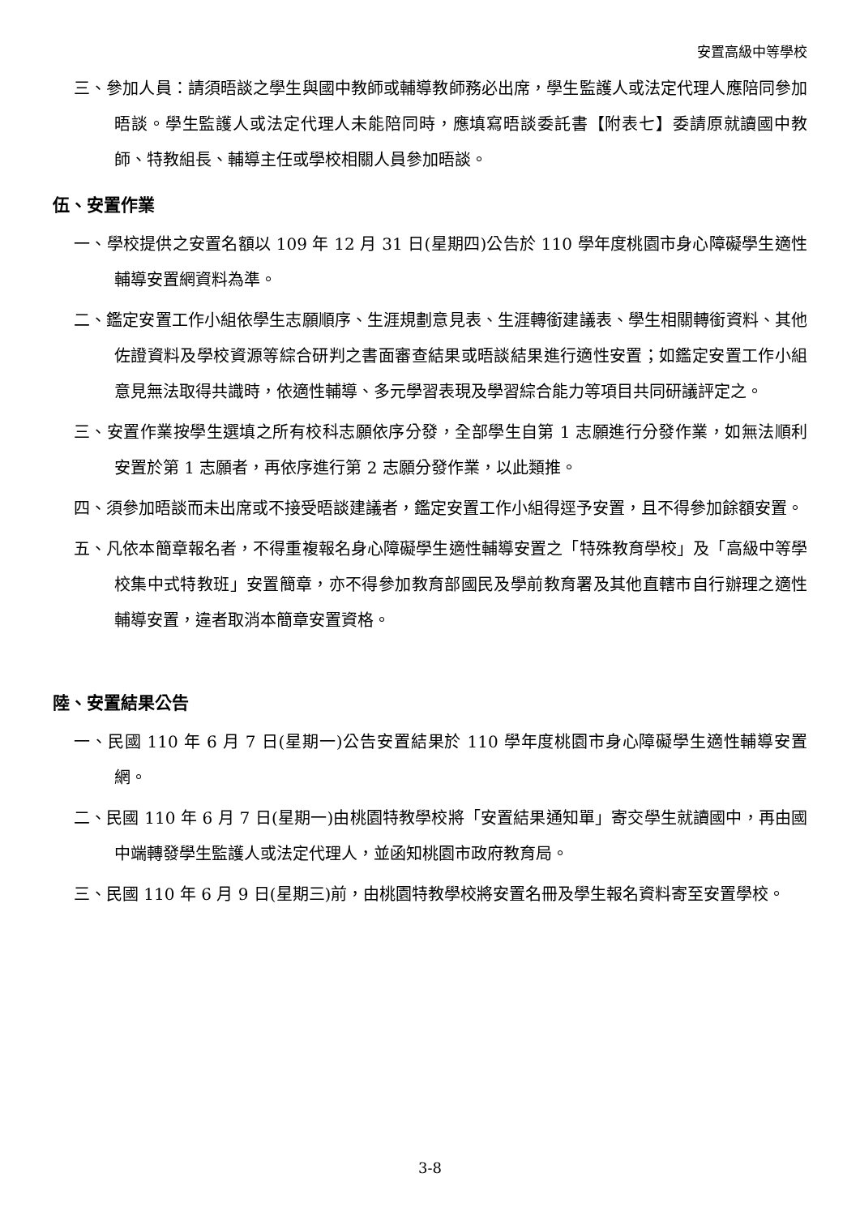安置高級中等學校
三、參加人員：請須晤談之學生與國中教師或輔導教師務必出席，學生監護人或法定代理人應陪同參加晤談。學生監護人或法定代理人未能陪同時，應填寫晤談委託書【附表七】委請原就讀國中教師、特教組長、輔導主任或學校相關人員參加晤談。
伍、安置作業
一、學校提供之安置名額以 109 年 12 月 31 日(星期四)公告於 110 學年度桃園市身心障礙學生適性輔導安置網資料為準。
二、鑑定安置工作小組依學生志願順序、生涯規劃意見表、生涯轉銜建議表、學生相關轉銜資料、其他佐證資料及學校資源等綜合研判之書面審查結果或晤談結果進行適性安置；如鑑定安置工作小組意見無法取得共識時，依適性輔導、多元學習表現及學習綜合能力等項目共同研議評定之。
三、安置作業按學生選填之所有校科志願依序分發，全部學生自第 1 志願進行分發作業，如無法順利安置於第 1 志願者，再依序進行第 2 志願分發作業，以此類推。
四、須參加晤談而未出席或不接受晤談建議者，鑑定安置工作小組得逕予安置，且不得參加餘額安置。
五、凡依本簡章報名者，不得重複報名身心障礙學生適性輔導安置之「特殊教育學校」及「高級中等學校集中式特教班」安置簡章，亦不得參加教育部國民及學前教育署及其他直轄市自行辦理之適性輔導安置，違者取消本簡章安置資格。
陸、安置結果公告
一、民國 110 年 6 月 7 日(星期一)公告安置結果於 110 學年度桃園市身心障礙學生適性輔導安置網。
二、民國 110 年 6 月 7 日(星期一)由桃園特教學校將「安置結果通知單」寄交學生就讀國中，再由國中端轉發學生監護人或法定代理人，並函知桃園市政府教育局。
三、民國 110 年 6 月 9 日(星期三)前，由桃園特教學校將安置名冊及學生報名資料寄至安置學校。
3-8